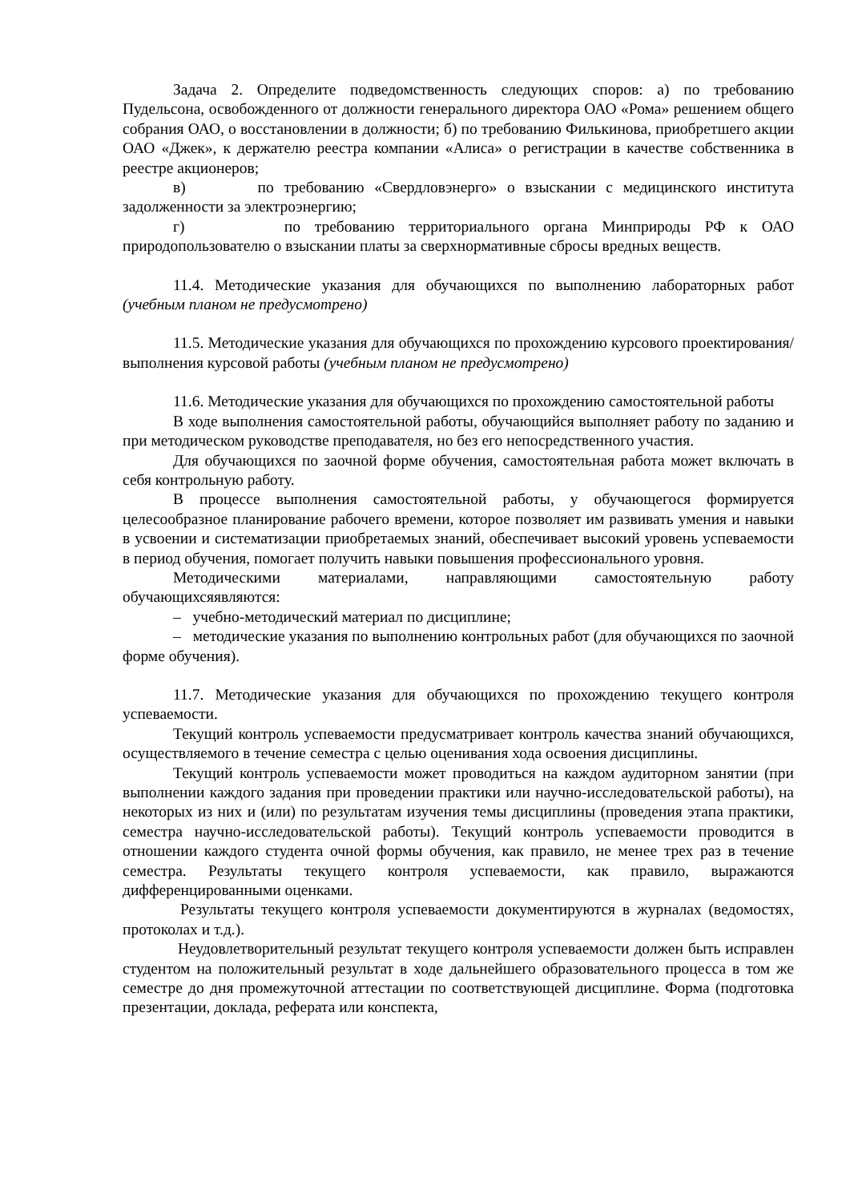Задача 2. Определите подведомственность следующих споров: а) по требованию Пудельсона, освобожденного от должности генерального директора ОАО «Рома» решением общего собрания ОАО, о восстановлении в должности; б) по требованию Филькинова, приобретшего акции ОАО «Джек», к держателю реестра компании «Алиса» о регистрации в качестве собственника в реестре акционеров;
в) по требованию «Свердловэнерго» о взыскании с медицинского института задолженности за электроэнергию;
г) по требованию территориального органа Минприроды РФ к ОАО природопользователю о взыскании платы за сверхнормативные сбросы вредных веществ.
11.4. Методические указания для обучающихся по выполнению лабораторных работ (учебным планом не предусмотрено)
11.5. Методические указания для обучающихся по прохождению курсового проектирования/выполнения курсовой работы (учебным планом не предусмотрено)
11.6. Методические указания для обучающихся по прохождению самостоятельной работы
В ходе выполнения самостоятельной работы, обучающийся выполняет работу по заданию и при методическом руководстве преподавателя, но без его непосредственного участия.
Для обучающихся по заочной форме обучения, самостоятельная работа может включать в себя контрольную работу.
В процессе выполнения самостоятельной работы, у обучающегося формируется целесообразное планирование рабочего времени, которое позволяет им развивать умения и навыки в усвоении и систематизации приобретаемых знаний, обеспечивает высокий уровень успеваемости в период обучения, помогает получить навыки повышения профессионального уровня.
Методическими материалами, направляющими самостоятельную работу обучающихсяявляются:
– учебно-методический материал по дисциплине;
– методические указания по выполнению контрольных работ (для обучающихся по заочной форме обучения).
11.7. Методические указания для обучающихся по прохождению текущего контроля успеваемости.
Текущий контроль успеваемости предусматривает контроль качества знаний обучающихся, осуществляемого в течение семестра с целью оценивания хода освоения дисциплины.
Текущий контроль успеваемости может проводиться на каждом аудиторном занятии (при выполнении каждого задания при проведении практики или научно-исследовательской работы), на некоторых из них и (или) по результатам изучения темы дисциплины (проведения этапа практики, семестра научно-исследовательской работы). Текущий контроль успеваемости проводится в отношении каждого студента очной формы обучения, как правило, не менее трех раз в течение семестра. Результаты текущего контроля успеваемости, как правило, выражаются дифференцированными оценками.
Результаты текущего контроля успеваемости документируются в журналах (ведомостях, протоколах и т.д.).
Неудовлетворительный результат текущего контроля успеваемости должен быть исправлен студентом на положительный результат в ходе дальнейшего образовательного процесса в том же семестре до дня промежуточной аттестации по соответствующей дисциплине. Форма (подготовка презентации, доклада, реферата или конспекта,